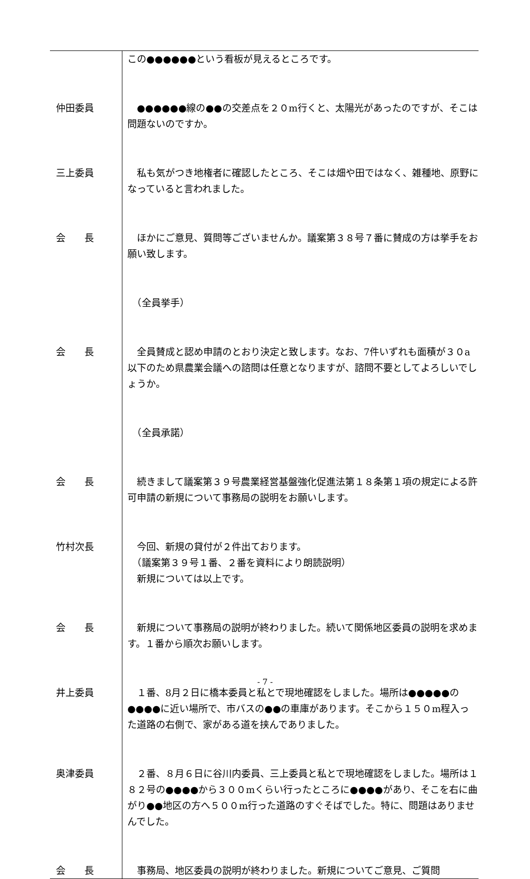| | この●●●●●●という看板が見えるところです。 |
| 仲田委員 | ●●●●●●線の●●の交差点を２０m行くと、太陽光があったのですが、そこは問題ないのですか。 |
| 三上委員 | 私も気がつき地権者に確認したところ、そこは畑や田ではなく、雑種地、原野になっていると言われました。 |
| 会 長 | ほかにご意見、質問等ございませんか。議案第３８号７番に賛成の方は挙手をお願い致します。 |
| | （全員挙手） |
| 会 長 | 全員賛成と認め申請のとおり決定と致します。なお、7件いずれも面積が３０a以下のため県農業会議への諮問は任意となりますが、諮問不要としてよろしいでしょうか。 |
| | （全員承諾） |
| 会 長 | 続きまして議案第３９号農業経営基盤強化促進法第１８条第１項の規定による許可申請の新規について事務局の説明をお願いします。 |
| 竹村次長 | 今回、新規の貸付が２件出ております。 （議案第３９号１番、２番を資料により朗読説明） 新規については以上です。 |
| 会 長 | 新規について事務局の説明が終わりました。続いて関係地区委員の説明を求めます。１番から順次お願いします。 |
| 井上委員 | １番、8月２日に橋本委員と私とで現地確認をしました。場所は●●●●●の●●●●に近い場所で、市バスの●●の車庫があります。そこから１５０m程入った道路の右側で、家がある道を挟んでありました。 |
| 奥津委員 | ２番、８月６日に谷川内委員、三上委員と私とで現地確認をしました。場所は１８２号の●●●●から３００mくらい行ったところに●●●●があり、そこを右に曲がり●●地区の方へ５００m行った道路のすぐそばでした。特に、問題はありませんでした。 |
| 会 長 | 事務局、地区委員の説明が終わりました。新規についてご意見、ご質問 |
- 7 -